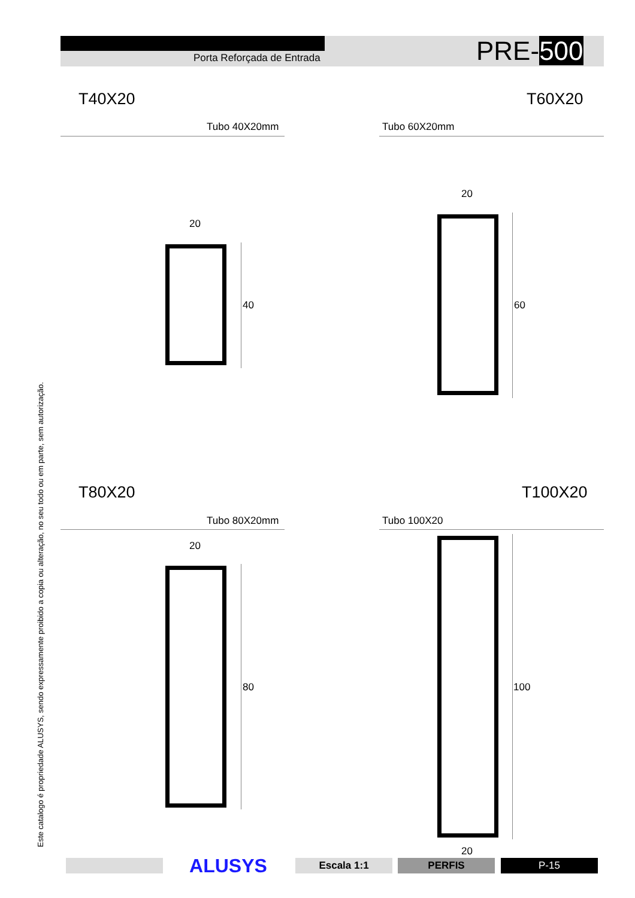Porta Reforçada de Entrada PRE-500
T40X20 T60X20
Tubo 40X20mm Tubo 60X20mm
20
40
20
60
T80X20 T100X20
Tubo 80X20mm Tubo 100X20
20
80 100
20
Este catalogo é propriedade ALUSYS, sendo expressamente proibido a copia ou alteração, no seu todo ou em parte, sem autorização.
ALUSYS Escala 1:1 PERFIS P-15